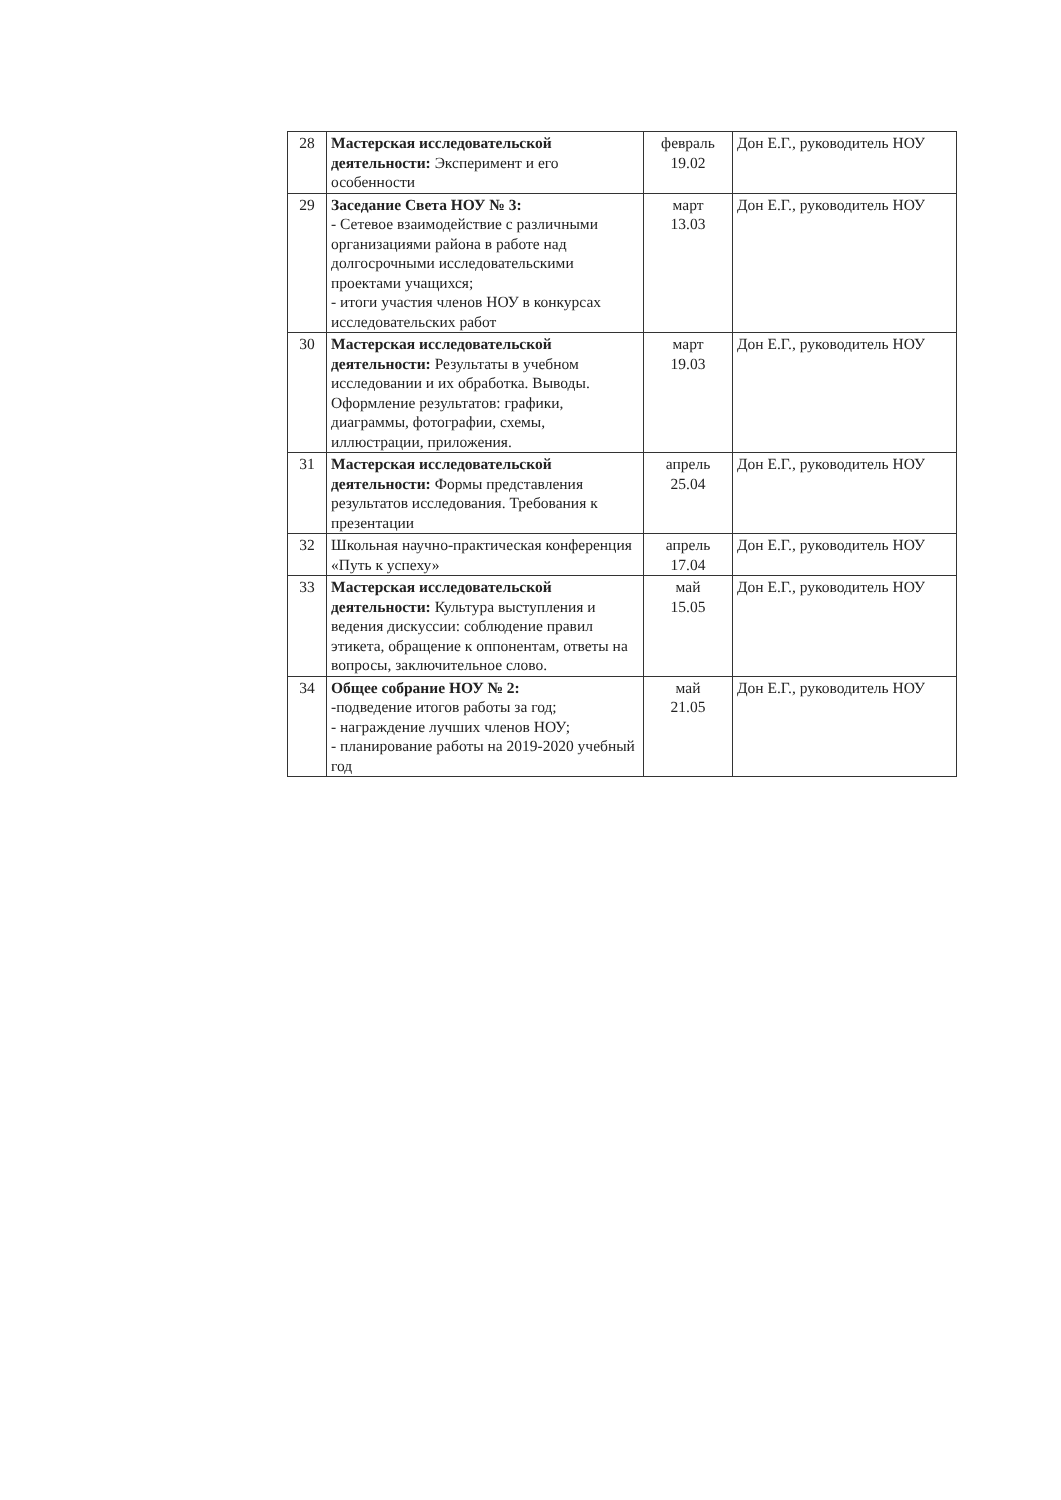| 28 | Мастерская исследовательской деятельности: Эксперимент и его особенности | февраль 19.02 | Дон Е.Г., руководитель НОУ |
| 29 | Заседание Света НОУ № 3: - Сетевое взаимодействие с различными организациями района в работе над долгосрочными исследовательскими проектами учащихся; - итоги участия членов НОУ в конкурсах исследовательских работ | март 13.03 | Дон Е.Г., руководитель НОУ |
| 30 | Мастерская исследовательской деятельности: Результаты в учебном исследовании и их обработка. Выводы. Оформление результатов: графики, диаграммы, фотографии, схемы, иллюстрации, приложения. | март 19.03 | Дон Е.Г., руководитель НОУ |
| 31 | Мастерская исследовательской деятельности: Формы представления результатов исследования. Требования к презентации | апрель 25.04 | Дон Е.Г., руководитель НОУ |
| 32 | Школьная научно-практическая конференция «Путь к успеху» | апрель 17.04 | Дон Е.Г., руководитель НОУ |
| 33 | Мастерская исследовательской деятельности: Культура выступления и ведения дискуссии: соблюдение правил этикета, обращение к оппонентам, ответы на вопросы, заключительное слово. | май 15.05 | Дон Е.Г., руководитель НОУ |
| 34 | Общее собрание НОУ № 2: -подведение итогов работы за год; - награждение лучших членов НОУ; - планирование работы на 2019-2020 учебный год | май 21.05 | Дон Е.Г., руководитель НОУ |